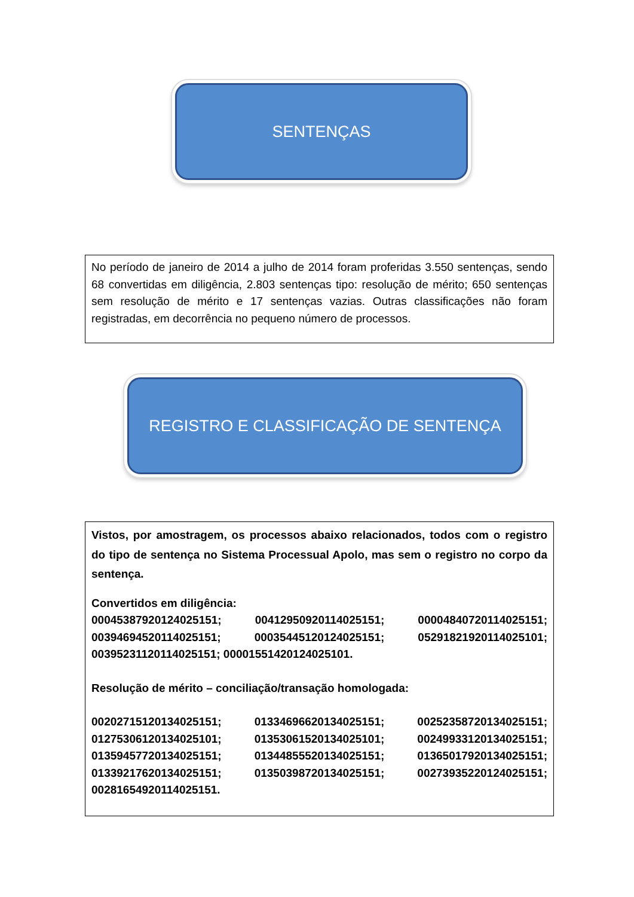SENTENÇAS
No período de janeiro de 2014 a julho de 2014 foram proferidas 3.550 sentenças, sendo 68 convertidas em diligência, 2.803 sentenças tipo: resolução de mérito; 650 sentenças sem resolução de mérito e 17 sentenças vazias. Outras classificações não foram registradas, em decorrência no pequeno número de processos.
REGISTRO E CLASSIFICAÇÃO DE SENTENÇA
Vistos, por amostragem, os processos abaixo relacionados, todos com o registro do tipo de sentença no Sistema Processual Apolo, mas sem o registro no corpo da sentença.
Convertidos em diligência:
00045387920124025151; 00412950920114025151; 00004840720114025151; 00394694520114025151; 00035445120124025151; 05291821920114025101; 00395231120114025151; 00001551420124025101.
Resolução de mérito – conciliação/transação homologada:
00202715120134025151; 01334696620134025151; 00252358720134025151; 01275306120134025101; 01353061520134025101; 00249933120134025151; 01359457720134025151; 01344855520134025151; 01365017920134025151; 01339217620134025151; 01350398720134025151; 00273935220124025151; 00281654920114025151.